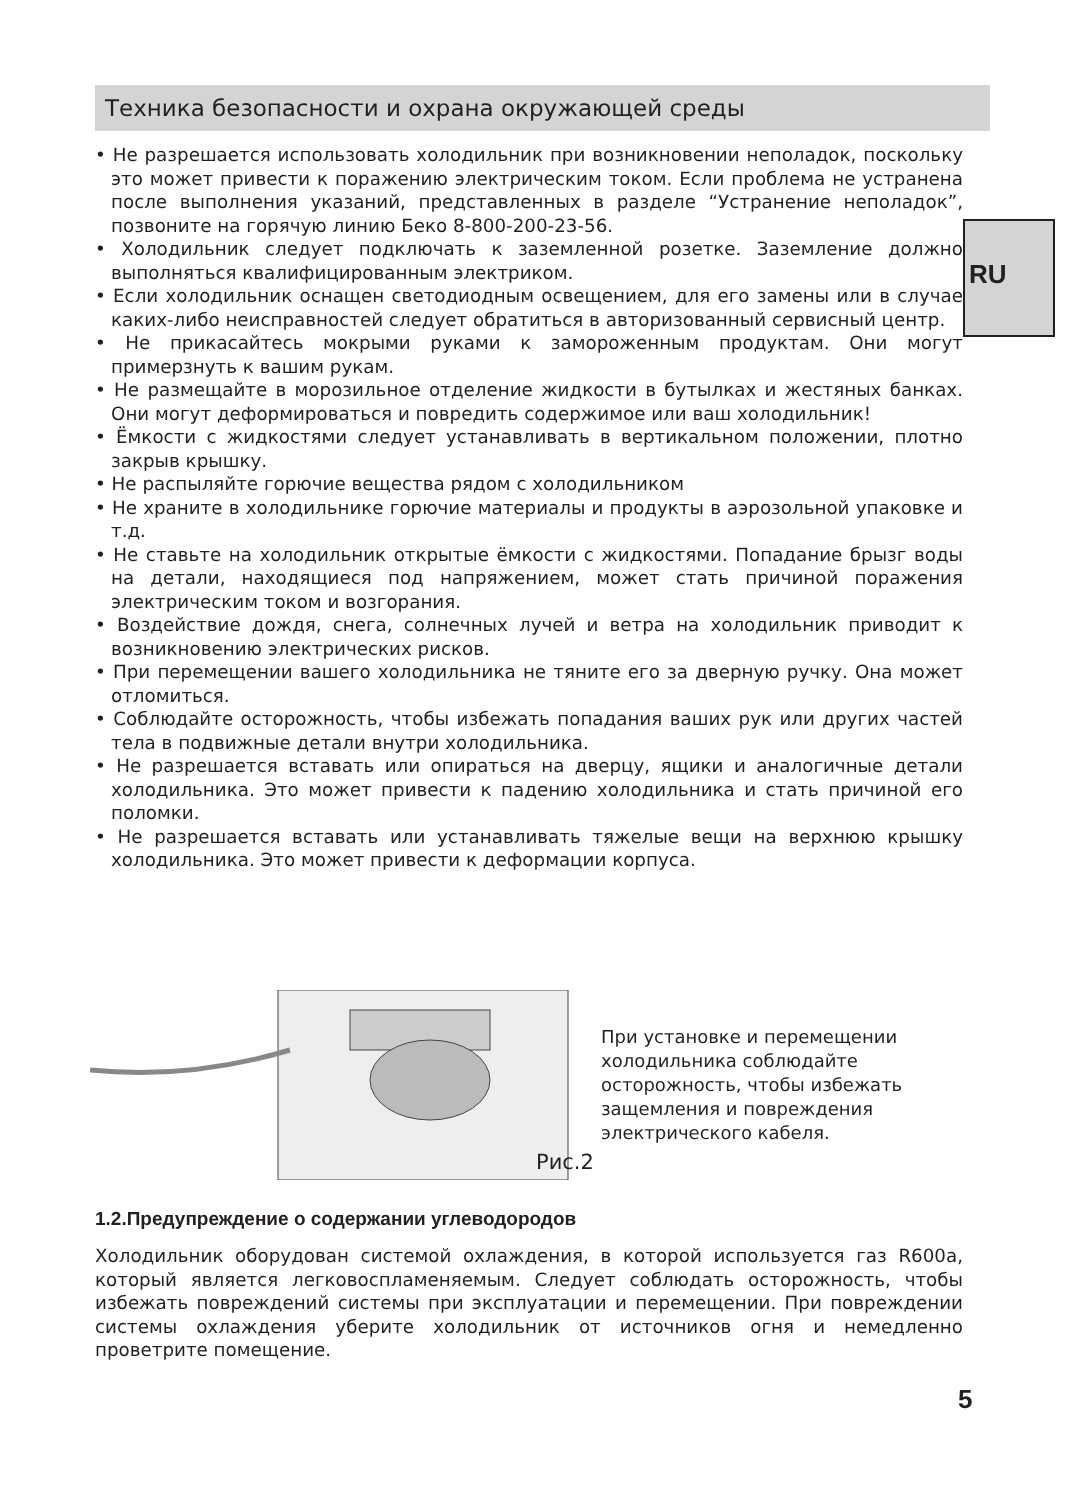Техника безопасности и охрана окружающей среды
RU
• Не разрешается использовать холодильник при возникновении неполадок, поскольку это может привести к поражению электрическим током. Если проблема не устранена после выполнения указаний, представленных в разделе “Устранение неполадок”, позвоните на горячую линию Беко 8-800-200-23-56.
• Холодильник следует подключать к заземленной розетке. Заземление должно выполняться квалифицированным электриком.
• Если холодильник оснащен светодиодным освещением, для его замены или в случае каких-либо неисправностей следует обратиться в авторизованный сервисный центр.
• Не прикасайтесь мокрыми руками к замороженным продуктам. Они могут примерзнуть к вашим рукам.
• Не размещайте в морозильное отделение жидкости в бутылках и жестяных банках. Они могут деформироваться и повредить содержимое или ваш холодильник!
• Ёмкости с жидкостями следует устанавливать в вертикальном положении, плотно закрыв крышку.
• Не распыляйте горючие вещества рядом с холодильником
• Не храните в холодильнике горючие материалы и продукты в аэрозольной упаковке и т.д.
• Не ставьте на холодильник открытые ёмкости с жидкостями. Попадание брызг воды на детали, находящиеся под напряжением, может стать причиной поражения электрическим током и возгорания.
• Воздействие дождя, снега, солнечных лучей и ветра на холодильник приводит к возникновению электрических рисков.
• При перемещении вашего холодильника не тяните его за дверную ручку. Она может отломиться.
• Соблюдайте осторожность, чтобы избежать попадания ваших рук или других частей тела в подвижные детали внутри холодильника.
• Не разрешается вставать или опираться на дверцу, ящики и аналогичные детали холодильника. Это может привести к падению холодильника и стать причиной его поломки.
• Не разрешается вставать или устанавливать тяжелые вещи на верхнюю крышку холодильника. Это может привести к деформации корпуса.
Рис.2
При установке и перемещении холодильника соблюдайте осторожность, чтобы избежать защемления и повреждения электрического кабеля.
1.2.Предупреждение о содержании углеводородов
Холодильник оборудован системой охлаждения, в которой используется газ R600a, который является легковоспламеняемым. Следует соблюдать осторожность, чтобы избежать повреждений системы при эксплуатации и перемещении. При повреждении системы охлаждения уберите холодильник от источников огня и немедленно проветрите помещение.
5